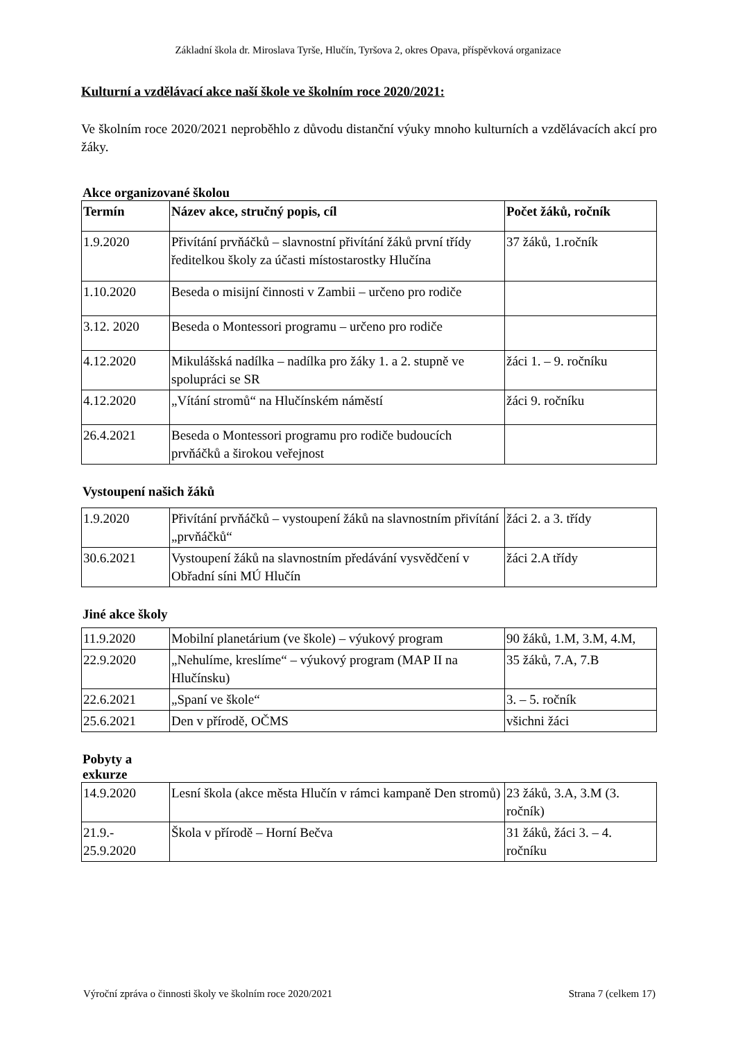Základní škola dr. Miroslava Tyrše, Hlučín, Tyršova 2, okres Opava, příspěvková organizace
Kulturní a vzdělávací akce naší škole ve školním roce 2020/2021:
Ve školním roce 2020/2021 neproběhlo z důvodu distanční výuky mnoho kulturních a vzdělávacích akcí pro žáky.
Akce organizované školou
| Termín | Název akce, stručný popis, cíl | Počet žáků, ročník |
| --- | --- | --- |
| 1.9.2020 | Přivítání prvňáčků – slavnostní přivítání žáků první třídy ředitelkou školy za účasti místostarostky Hlučína | 37 žáků, 1.ročník |
| 1.10.2020 | Beseda o misijní činnosti v Zambii – určeno pro rodiče | |
| 3.12. 2020 | Beseda o Montessori programu – určeno pro rodiče | |
| 4.12.2020 | Mikulášská nadílka – nadílka pro žáky 1. a 2. stupně ve spolupráci se SR | žáci 1. – 9. ročníku |
| 4.12.2020 | „Vítání stromů“ na Hlučínském náměstí | žáci 9. ročníku |
| 26.4.2021 | Beseda o Montessori programu pro rodiče budoucích prvňáčků a širokou veřejnost | |
Vystoupení našich žáků
| 1.9.2020 | Přivítání prvňáčků – vystoupení žáků na slavnostním přivítání „prvňáčků“ | žáci 2. a 3. třídy |
| 30.6.2021 | Vystoupení žáků na slavnostním předávání vysvědčení v Obřadní síni MÚ Hlučín | žáci 2.A třídy |
Jiné akce školy
| 11.9.2020 | Mobilní planetárium (ve škole) – výukový program | 90 žáků, 1.M, 3.M, 4.M, |
| 22.9.2020 | „Nehulíme, kreslíme“ – výukový program (MAP II na Hlučínsku) | 35 žáků, 7.A, 7.B |
| 22.6.2021 | „Spaní ve škole“ | 3. – 5. ročník |
| 25.6.2021 | Den v přírodě, OČMS | všichni žáci |
Pobyty a
exkurze
| 14.9.2020 | Lesní škola (akce města Hlučín v rámci kampaně Den stromů) | 23 žáků, 3.A, 3.M (3. ročník) |
| 21.9.- 25.9.2020 | Škola v přírodě – Horní Bečva | 31 žáků, žáci 3. – 4. ročníku |
Výroční zpráva o činnosti školy ve školním roce 2020/2021 Strana 7 (celkem 17)